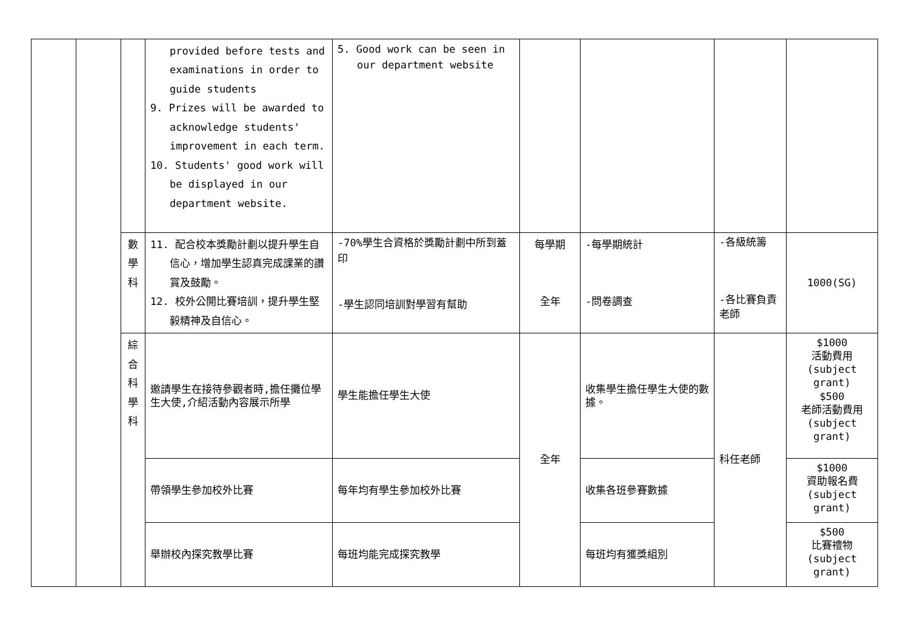| | | | provided before tests and examinations in order to guide students 9. Prizes will be awarded to acknowledge students' improvement in each term. 10. Students' good work will be displayed in our department website. | 5. Good work can be seen in our department website | | | | |
| | | 數 學 科 | 11. 配合校本獎勵計劃以提升學生自信心，增加學生認真完成課業的讚賞及鼓勵。 12. 校外公開比賽培訓，提升學生堅毅精神及自信心。 | -70%學生合資格於獎勵計劃中所到蓋印 -學生認同培訓對學習有幫助 | 每學期 全年 | -每學期統計 -問卷調查 | -各級統籌 -各比賽負責老師 | 1000(SG) |
| | | 綜 合 科 學 科 | 邀請學生在接待參觀者時,擔任攤位學生大使,介紹活動內容展示所學 | 學生能擔任學生大使 | 全年 | 收集學生擔任學生大使的數據。 | 科任老師 | $1000 活動費用 (subject grant) $500 老師活動費用 (subject grant) |
| | | | 帶領學生參加校外比賽 | 每年均有學生參加校外比賽 | | 收集各班參賽數據 | | $1000 資助報名費 (subject grant) |
| | | | 舉辦校內探究教學比賽 | 每班均能完成探究教學 | | 每班均有獲獎組別 | | $500 比賽禮物 (subject grant) |